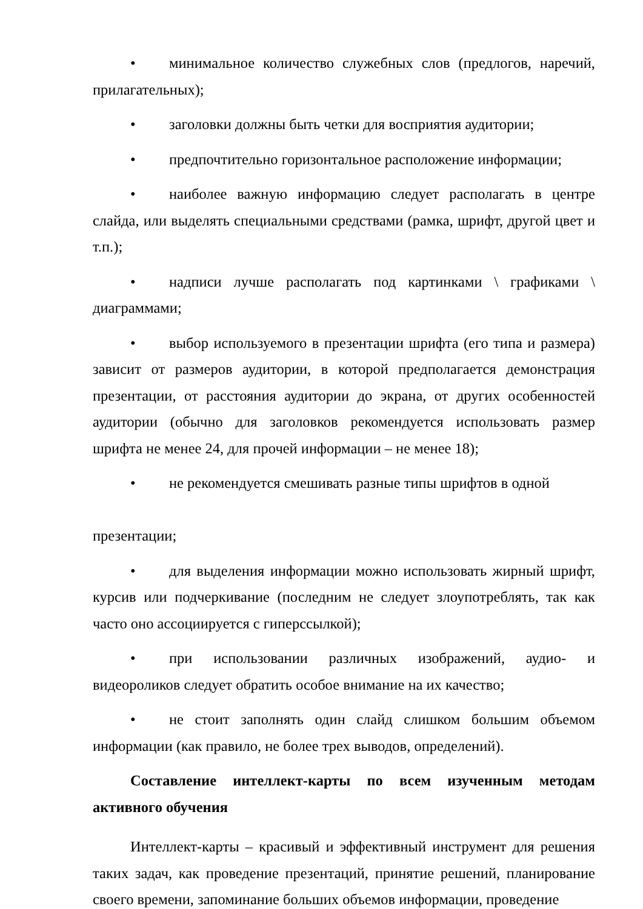• минимальное количество служебных слов (предлогов, наречий, прилагательных);
• заголовки должны быть четки для восприятия аудитории;
• предпочтительно горизонтальное расположение информации;
• наиболее важную информацию следует располагать в центре слайда, или выделять специальными средствами (рамка, шрифт, другой цвет и т.п.);
• надписи лучше располагать под картинками \ графиками \ диаграммами;
• выбор используемого в презентации шрифта (его типа и размера) зависит от размеров аудитории, в которой предполагается демонстрация презентации, от расстояния аудитории до экрана, от других особенностей аудитории (обычно для заголовков рекомендуется использовать размер шрифта не менее 24, для прочей информации – не менее 18);
• не рекомендуется смешивать разные типы шрифтов в одной
презентации;
• для выделения информации можно использовать жирный шрифт, курсив или подчеркивание (последним не следует злоупотреблять, так как часто оно ассоциируется с гиперссылкой);
• при использовании различных изображений, аудио- и видеороликов следует обратить особое внимание на их качество;
• не стоит заполнять один слайд слишком большим объемом информации (как правило, не более трех выводов, определений).
Составление интеллект-карты по всем изученным методам активного обучения
Интеллект-карты – красивый и эффективный инструмент для решения таких задач, как проведение презентаций, принятие решений, планирование своего времени, запоминание больших объемов информации, проведение